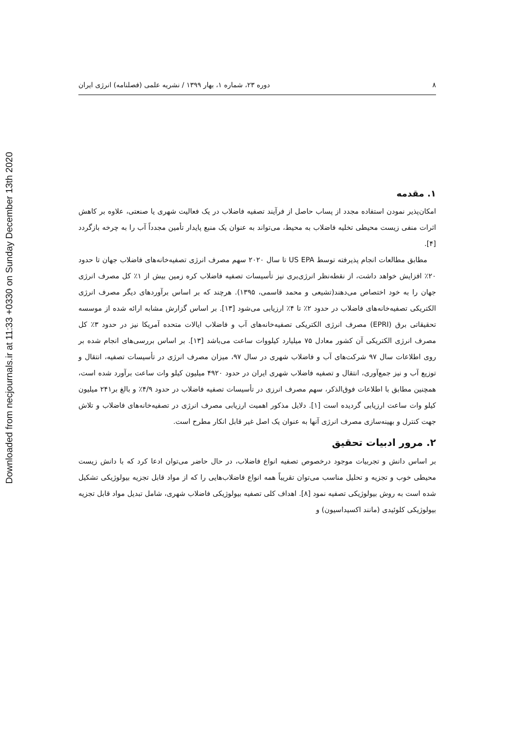Downloaded from necjournals.ir at 11:33 +0330 on Sunday December 13th 2020
۸ دوره ۲۳، شماره ۱، بهار ۱۳۹۹ / نشریه علمی (فصلنامه) انرژی ایران
۱. مقدمه
امکان‌پذیر نمودن استفاده مجدد از پساب حاصل از فرآیند تصفیه فاضلاب در یک فعالیت شهری یا صنعتی، علاوه بر کاهش اثرات منفی زیست محیطی تخلیه فاضلاب به محیط، می‌تواند به عنوان یک منبع پایدار تأمین مجدداً آب را به چرخه بازگردد [۴].
مطابق مطالعات انجام پذیرفته توسط US EPA تا سال ۲۰۲۰ سهم مصرف انرژی تصفیه‌خانه‌های فاضلاب جهان تا حدود ۲۰٪ افزایش خواهد داشت، از نقطه‌نظر انرژی‌بری نیز تأسیسات تصفیه فاضلاب کره زمین بیش از ۱٪ کل مصرف انرژی جهان را به خود اختصاص می‌دهند(تشیعی و محمد قاسمی، ۱۳۹۵). هرچند که بر اساس برآوردهای دیگر مصرف انرژی الکتریکی تصفیه‌خانه‌های فاضلاب در حدود ۲٪ تا ۴٪ ارزیابی می‌شود [۱۳]. بر اساس گزارش مشابه ارائه شده از موسسه تحقیقاتی برق (EPRI) مصرف انرژی الکتریکی تصفیه‌خانه‌های آب و فاضلاب ایالات متحده آمریکا نیز در حدود ۳٪ کل مصرف انرژی الکتریکی آن کشور معادل ۷۵ میلیارد کیلووات ساعت می‌باشد [۱۳]. بر اساس بررسی‌های انجام شده بر روی اطلاعات سال ۹۷ شرکت‌های آب و فاضلاب شهری در سال ۹۷، میزان مصرف انرژی در تأسیسات تصفیه، انتقال و توزیع آب و نیز جمع‌آوری، انتقال و تصفیه فاضلاب شهری ایران در حدود ۴۹۲۰ میلیون کیلو وات ساعت برآورد شده است، همچنین مطابق با اطلاعات فوق‌الذکر، سهم مصرف انرزی در تأسیسات تصفیه فاضلاب در حدود ۴/۹٪ و بالغ بر۲۴۱ میلیون کیلو وات ساعت ارزیابی گردیده است [۱]. دلایل مذکور اهمیت ارزیابی مصرف انرژی در تصفیه‌خانه‌های فاضلاب و تلاش جهت کنترل و بهینه‌سازی مصرف انرژی آنها به عنوان یک اصل غیر قابل انکار مطرح است.
۲. مرور ادبیات تحقیق
بر اساس دانش و تجربیات موجود درخصوص تصفیه انواع فاضلاب، در حال حاضر می‌توان ادعا کرد که با دانش زیست محیطی خوب و تجزیه و تحلیل مناسب می‌توان تقریباً همه انواع فاضلاب‌هایی را که از مواد قابل تجزیه بیولوژیکی تشکیل شده است به روش بیولوژیکی تصفیه نمود [۸]. اهداف کلی تصفیه بیولوژیکی فاضلاب شهری، شامل تبدیل مواد قابل تجزیه بیولوژیکی کلوئیدی (مانند اکسیداسیون) و